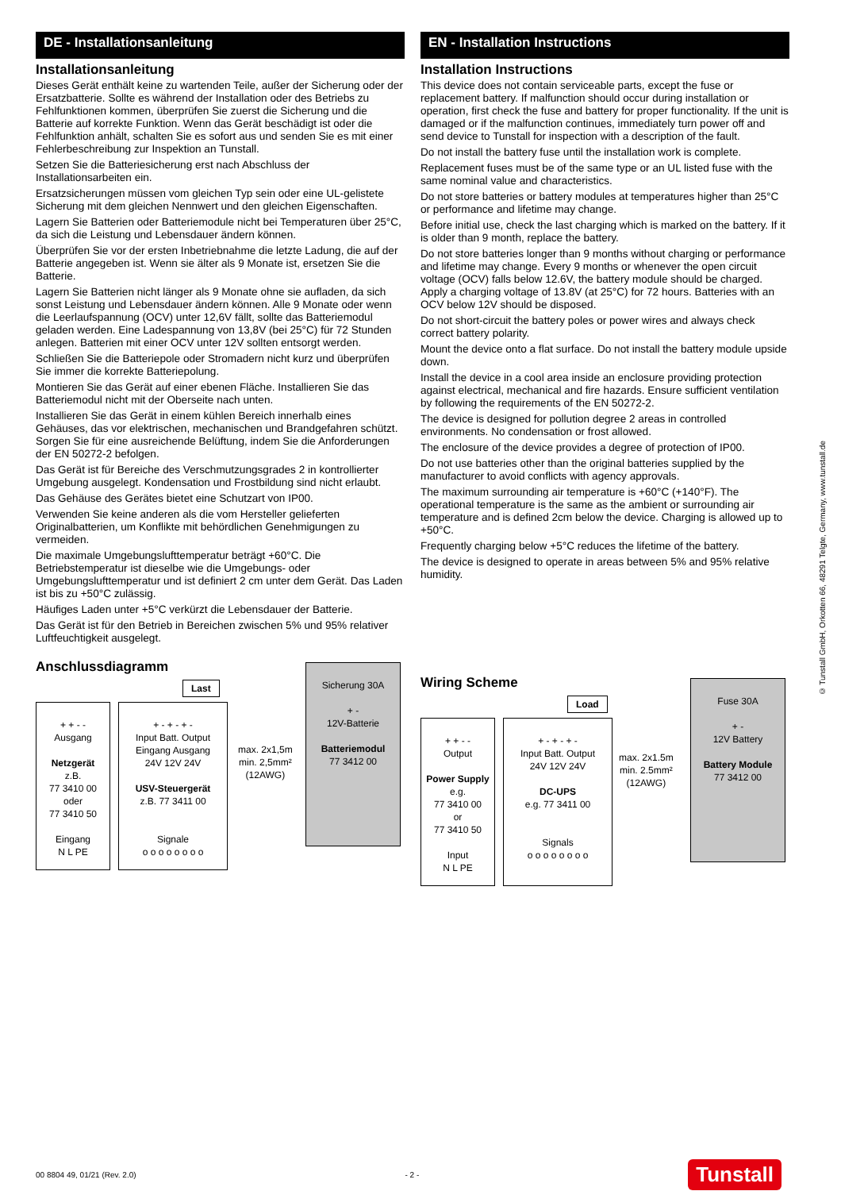DE - Installationsanleitung
Installationsanleitung
Dieses Gerät enthält keine zu wartenden Teile, außer der Sicherung oder der Ersatzbatterie. Sollte es während der Installation oder des Betriebs zu Fehlfunktionen kommen, überprüfen Sie zuerst die Sicherung und die Batterie auf korrekte Funktion. Wenn das Gerät beschädigt ist oder die Fehlfunktion anhält, schalten Sie es sofort aus und senden Sie es mit einer Fehlerbeschreibung zur Inspektion an Tunstall.
Setzen Sie die Batteriesicherung erst nach Abschluss der Installationsarbeiten ein.
Ersatzsicherungen müssen vom gleichen Typ sein oder eine UL-gelistete Sicherung mit dem gleichen Nennwert und den gleichen Eigenschaften.
Lagern Sie Batterien oder Batteriemodule nicht bei Temperaturen über 25°C, da sich die Leistung und Lebensdauer ändern können.
Überprüfen Sie vor der ersten Inbetriebnahme die letzte Ladung, die auf der Batterie angegeben ist. Wenn sie älter als 9 Monate ist, ersetzen Sie die Batterie.
Lagern Sie Batterien nicht länger als 9 Monate ohne sie aufladen, da sich sonst Leistung und Lebensdauer ändern können. Alle 9 Monate oder wenn die Leerlaufspannung (OCV) unter 12,6V fällt, sollte das Batteriemodul geladen werden. Eine Ladespannung von 13,8V (bei 25°C) für 72 Stunden anlegen. Batterien mit einer OCV unter 12V sollten entsorgt werden.
Schließen Sie die Batteriepole oder Stromadern nicht kurz und überprüfen Sie immer die korrekte Batteriepolung.
Montieren Sie das Gerät auf einer ebenen Fläche. Installieren Sie das Batteriemodul nicht mit der Oberseite nach unten.
Installieren Sie das Gerät in einem kühlen Bereich innerhalb eines Gehäuses, das vor elektrischen, mechanischen und Brandgefahren schützt. Sorgen Sie für eine ausreichende Belüftung, indem Sie die Anforderungen der EN 50272-2 befolgen.
Das Gerät ist für Bereiche des Verschmutzungsgrades 2 in kontrollierter Umgebung ausgelegt. Kondensation und Frostbildung sind nicht erlaubt.
Das Gehäuse des Gerätes bietet eine Schutzart von IP00.
Verwenden Sie keine anderen als die vom Hersteller gelieferten Originalbatterien, um Konflikte mit behördlichen Genehmigungen zu vermeiden.
Die maximale Umgebungslufttemperatur beträgt +60°C. Die Betriebstemperatur ist dieselbe wie die Umgebungs- oder Umgebungslufttemperatur und ist definiert 2 cm unter dem Gerät. Das Laden ist bis zu +50°C zulässig.
Häufiges Laden unter +5°C verkürzt die Lebensdauer der Batterie.
Das Gerät ist für den Betrieb in Bereichen zwischen 5% und 95% relativer Luftfeuchtigkeit ausgelegt.
Anschlussdiagramm
Last
+ + - -
Ausgang
Netzgerät
z.B.
77 3410 00
oder
77 3410 50
Eingang
N L PE
+ - + - + -
Input Batt. Output
Eingang Ausgang
24V 12V 24V
USV-Steuergerät
z.B. 77 3411 00
Signale
o o o o o o o o
max. 2x1,5m
min. 2,5mm²
(12AWG)
Sicherung 30A
+ -
12V-Batterie
Batteriemodul
77 3412 00
EN - Installation Instructions
Installation Instructions
This device does not contain serviceable parts, except the fuse or replacement battery. If malfunction should occur during installation or operation, first check the fuse and battery for proper functionality. If the unit is damaged or if the malfunction continues, immediately turn power off and send device to Tunstall for inspection with a description of the fault.
Do not install the battery fuse until the installation work is complete.
Replacement fuses must be of the same type or an UL listed fuse with the same nominal value and characteristics.
Do not store batteries or battery modules at temperatures higher than 25°C or performance and lifetime may change.
Before initial use, check the last charging which is marked on the battery. If it is older than 9 month, replace the battery.
Do not store batteries longer than 9 months without charging or performance and lifetime may change. Every 9 months or whenever the open circuit voltage (OCV) falls below 12.6V, the battery module should be charged. Apply a charging voltage of 13.8V (at 25°C) for 72 hours. Batteries with an OCV below 12V should be disposed.
Do not short-circuit the battery poles or power wires and always check correct battery polarity.
Mount the device onto a flat surface. Do not install the battery module upside down.
Install the device in a cool area inside an enclosure providing protection against electrical, mechanical and fire hazards. Ensure sufficient ventilation by following the requirements of the EN 50272-2.
The device is designed for pollution degree 2 areas in controlled environments. No condensation or frost allowed.
The enclosure of the device provides a degree of protection of IP00.
Do not use batteries other than the original batteries supplied by the manufacturer to avoid conflicts with agency approvals.
The maximum surrounding air temperature is +60°C (+140°F). The operational temperature is the same as the ambient or surrounding air temperature and is defined 2cm below the device. Charging is allowed up to +50°C.
Frequently charging below +5°C reduces the lifetime of the battery.
The device is designed to operate in areas between 5% and 95% relative humidity.
Wiring Scheme
Load
+ + - -
Output
Power Supply
e.g.
77 3410 00
or
77 3410 50
Input
N L PE
+ - + - + -
Input Batt. Output
24V 12V 24V
DC-UPS
e.g. 77 3411 00
Signals
o o o o o o o o
max. 2x1.5m
min. 2.5mm²
(12AWG)
Fuse 30A
+ -
12V Battery
Battery Module
77 3412 00
© Tunstall GmbH, Orkotten 66, 48291 Telgte, Germany, www.tunstall.de
00 8804 49, 01/21 (Rev. 2.0) - 2 - Tunstall